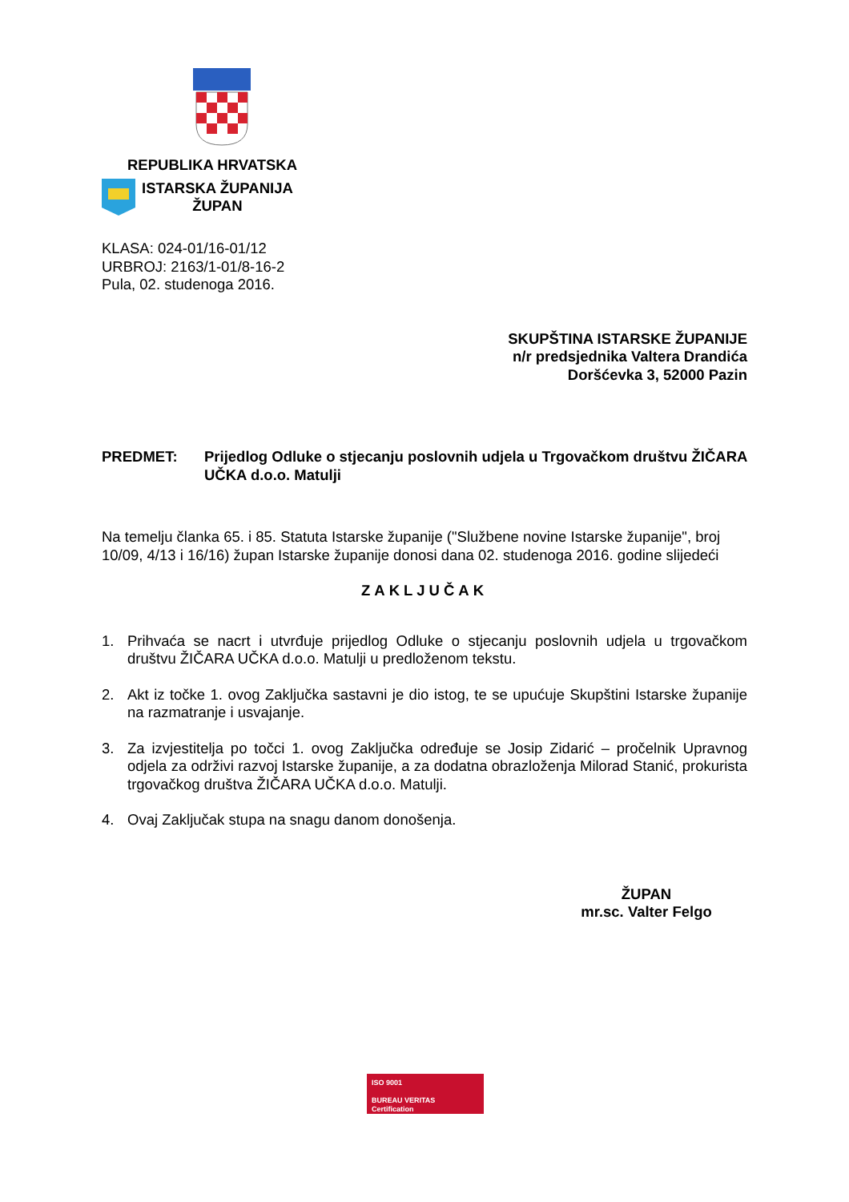REPUBLIKA HRVATSKA
ISTARSKA ŽUPANIJA
ŽUPAN
KLASA: 024-01/16-01/12
URBROJ: 2163/1-01/8-16-2
Pula, 02. studenoga 2016.
SKUPŠTINA ISTARSKE ŽUPANIJE
n/r predsjednika Valtera Drandića
Doršćevka 3, 52000 Pazin
PREDMET: Prijedlog Odluke o stjecanju poslovnih udjela u Trgovačkom društvu ŽIČARA UČKA d.o.o. Matulji
Na temelju članka 65. i 85. Statuta Istarske županije ("Službene novine Istarske županije", broj 10/09, 4/13 i 16/16) župan Istarske županije donosi dana 02. studenoga 2016. godine slijedeći
ZAKLJUČAK
1. Prihvaća se nacrt i utvrđuje prijedlog Odluke o stjecanju poslovnih udjela u trgovačkom društvu ŽIČARA UČKA d.o.o. Matulji u predloženom tekstu.
2. Akt iz točke 1. ovog Zaključka sastavni je dio istog, te se upućuje Skupštini Istarske županije na razmatranje i usvajanje.
3. Za izvjestitelja po točci 1. ovog Zaključka određuje se Josip Zidarić – pročelnik Upravnog odjela za održivi razvoj Istarske županije, a za dodatna obrazloženja Milorad Stanić, prokurista trgovačkog društva ŽIČARA UČKA d.o.o. Matulji.
4. Ovaj Zaključak stupa na snagu danom donošenja.
ŽUPAN
mr.sc. Valter Felgo
ISO 9001
BUREAU VERITAS
Certification